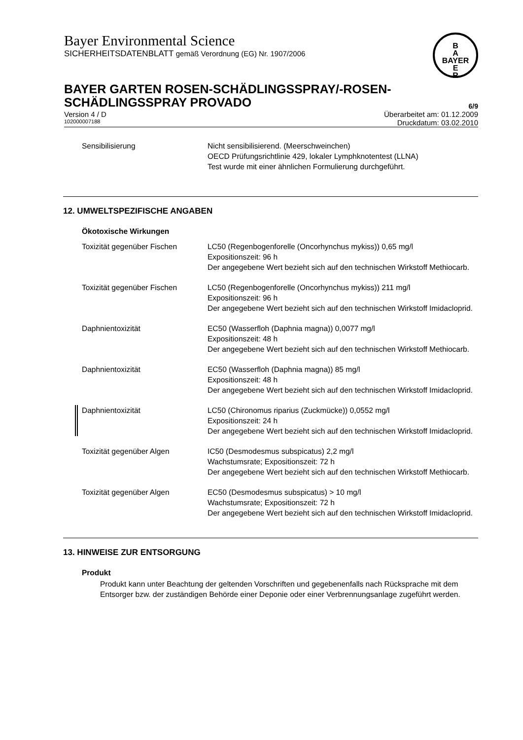B
A
BAYER
E
R
Bayer Environmental Science
SICHERHEITSDATENBLATT gemäß Verordnung (EG) Nr. 1907/2006
BAYER GARTEN ROSEN-SCHÄDLINGSSPRAY/-ROSEN-
SCHÄDLINGSSPRAY PROVADO
6/9
Version 4 / D Überarbeitet am: 01.12.2009
102000007188 Druckdatum: 03.02.2010
Sensibilisierung Nicht sensibilisierend. (Meerschweinchen)
OECD Prüfungsrichtlinie 429, lokaler Lymphknotentest (LLNA)
Test wurde mit einer ähnlichen Formulierung durchgeführt.
12. UMWELTSPEZIFISCHE ANGABEN
Ökotoxische Wirkungen
Toxizität gegenüber Fischen LC50 (Regenbogenforelle (Oncorhynchus mykiss)) 0,65 mg/l
Expositionszeit: 96 h
Der angegebene Wert bezieht sich auf den technischen Wirkstoff Methiocarb.
Toxizität gegenüber Fischen LC50 (Regenbogenforelle (Oncorhynchus mykiss)) 211 mg/l
Expositionszeit: 96 h
Der angegebene Wert bezieht sich auf den technischen Wirkstoff Imidacloprid.
Daphnientoxizität EC50 (Wasserfloh (Daphnia magna)) 0,0077 mg/l
Expositionszeit: 48 h
Der angegebene Wert bezieht sich auf den technischen Wirkstoff Methiocarb.
Daphnientoxizität EC50 (Wasserfloh (Daphnia magna)) 85 mg/l
Expositionszeit: 48 h
Der angegebene Wert bezieht sich auf den technischen Wirkstoff Imidacloprid.
Daphnientoxizität LC50 (Chironomus riparius (Zuckmücke)) 0,0552 mg/l
Expositionszeit: 24 h
Der angegebene Wert bezieht sich auf den technischen Wirkstoff Imidacloprid.
Toxizität gegenüber Algen IC50 (Desmodesmus subspicatus) 2,2 mg/l
Wachstumsrate; Expositionszeit: 72 h
Der angegebene Wert bezieht sich auf den technischen Wirkstoff Methiocarb.
Toxizität gegenüber Algen EC50 (Desmodesmus subspicatus) > 10 mg/l
Wachstumsrate; Expositionszeit: 72 h
Der angegebene Wert bezieht sich auf den technischen Wirkstoff Imidacloprid.
13. HINWEISE ZUR ENTSORGUNG
Produkt
Produkt kann unter Beachtung der geltenden Vorschriften und gegebenenfalls nach Rücksprache mit dem Entsorger bzw. der zuständigen Behörde einer Deponie oder einer Verbrennungsanlage zugeführt werden.